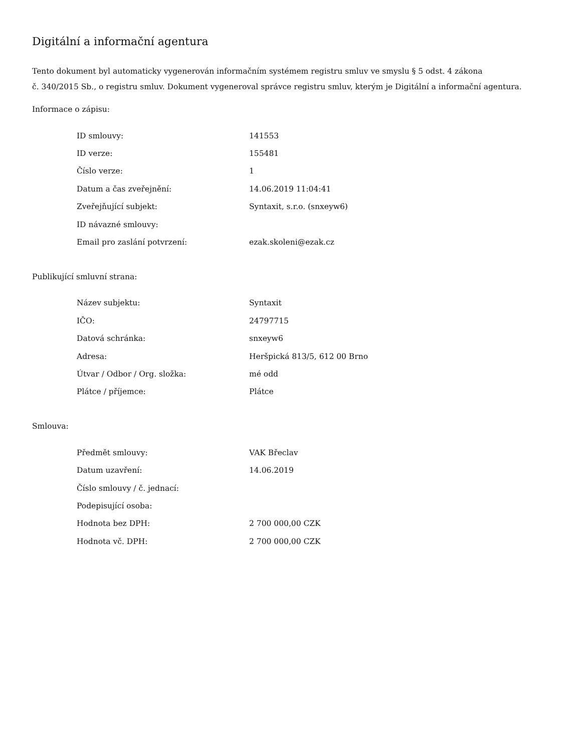Digitální a informační agentura
Tento dokument byl automaticky vygenerován informačním systémem registru smluv ve smyslu § 5 odst. 4 zákona
č. 340/2015 Sb., o registru smluv. Dokument vygeneroval správce registru smluv, kterým je Digitální a informační agentura.
Informace o zápisu:
| ID smlouvy: | 141553 |
| ID verze: | 155481 |
| Číslo verze: | 1 |
| Datum a čas zveřejnění: | 14.06.2019 11:04:41 |
| Zveřejňující subjekt: | Syntaxit, s.r.o. (snxeyw6) |
| ID návazné smlouvy: | |
| Email pro zaslání potvrzení: | ezak.skoleni@ezak.cz |
Publikující smluvní strana:
| Název subjektu: | Syntaxit |
| IČO: | 24797715 |
| Datová schránka: | snxeyw6 |
| Adresa: | Heršpická 813/5, 612 00 Brno |
| Útvar / Odbor / Org. složka: | mé odd |
| Plátce / příjemce: | Plátce |
Smlouva:
| Předmět smlouvy: | VAK Břeclav |
| Datum uzavření: | 14.06.2019 |
| Číslo smlouvy / č. jednací: | |
| Podepisující osoba: | |
| Hodnota bez DPH: | 2 700 000,00 CZK |
| Hodnota vč. DPH: | 2 700 000,00 CZK |